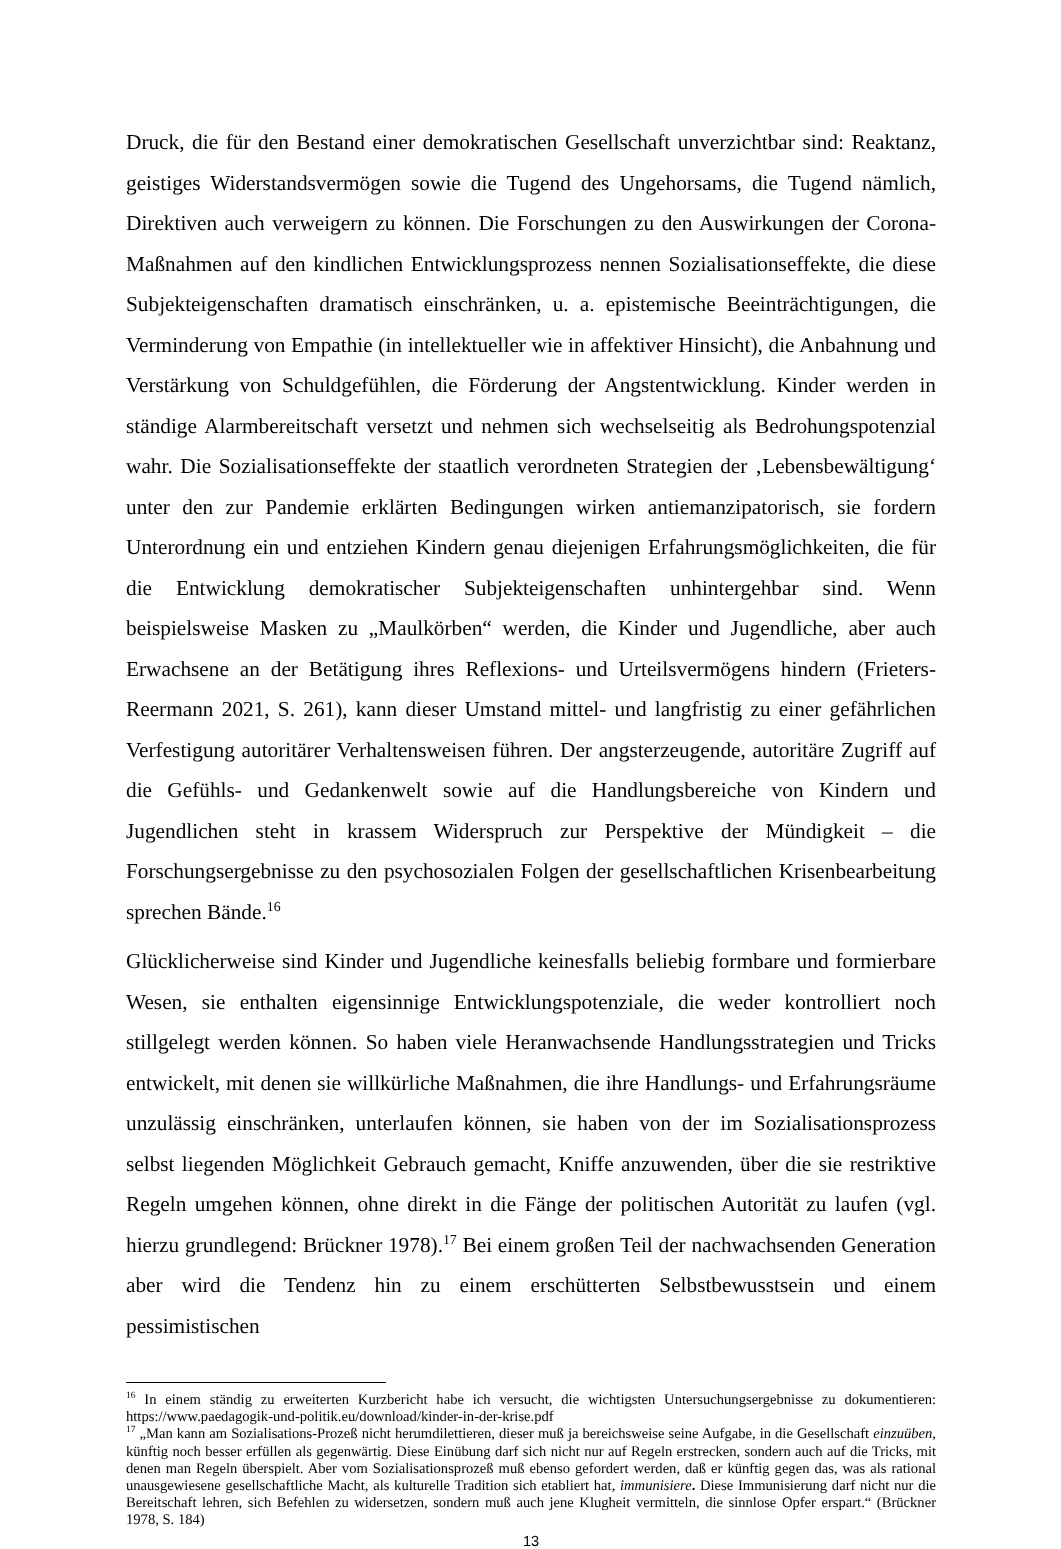Druck, die für den Bestand einer demokratischen Gesellschaft unverzichtbar sind: Reaktanz, geistiges Widerstandsvermögen sowie die Tugend des Ungehorsams, die Tugend nämlich, Direktiven auch verweigern zu können. Die Forschungen zu den Auswirkungen der Corona-Maßnahmen auf den kindlichen Entwicklungsprozess nennen Sozialisationseffekte, die diese Subjekteigenschaften dramatisch einschränken, u. a. epistemische Beeinträchtigungen, die Verminderung von Empathie (in intellektueller wie in affektiver Hinsicht), die Anbahnung und Verstärkung von Schuldgefühlen, die Förderung der Angstentwicklung. Kinder werden in ständige Alarmbereitschaft versetzt und nehmen sich wechselseitig als Bedrohungspotenzial wahr. Die Sozialisationseffekte der staatlich verordneten Strategien der ‚Lebensbewältigung‘ unter den zur Pandemie erklärten Bedingungen wirken antiemanzipatorisch, sie fordern Unterordnung ein und entziehen Kindern genau diejenigen Erfahrungsmöglichkeiten, die für die Entwicklung demokratischer Subjekteigenschaften unhintergehbar sind. Wenn beispielsweise Masken zu „Maulkörben“ werden, die Kinder und Jugendliche, aber auch Erwachsene an der Betätigung ihres Reflexions- und Urteilsvermögens hindern (Frieters-Reermann 2021, S. 261), kann dieser Umstand mittel- und langfristig zu einer gefährlichen Verfestigung autoritärer Verhaltensweisen führen. Der angsterzeugende, autoritäre Zugriff auf die Gefühls- und Gedankenwelt sowie auf die Handlungsbereiche von Kindern und Jugendlichen steht in krassem Widerspruch zur Perspektive der Mündigkeit – die Forschungsergebnisse zu den psychosozialen Folgen der gesellschaftlichen Krisenbearbeitung sprechen Bände.<sup>16</sup>
Glücklicherweise sind Kinder und Jugendliche keinesfalls beliebig formbare und formierbare Wesen, sie enthalten eigensinnige Entwicklungspotenziale, die weder kontrolliert noch stillgelegt werden können. So haben viele Heranwachsende Handlungsstrategien und Tricks entwickelt, mit denen sie willkürliche Maßnahmen, die ihre Handlungs- und Erfahrungsräume unzulässig einschränken, unterlaufen können, sie haben von der im Sozialisationsprozess selbst liegenden Möglichkeit Gebrauch gemacht, Kniffe anzuwenden, über die sie restriktive Regeln umgehen können, ohne direkt in die Fänge der politischen Autorität zu laufen (vgl. hierzu grundlegend: Brückner 1978).<sup>17</sup> Bei einem großen Teil der nachwachsenden Generation aber wird die Tendenz hin zu einem erschütterten Selbstbewusstsein und einem pessimistischen
<sup>16</sup> In einem ständig zu erweiterten Kurzbericht habe ich versucht, die wichtigsten Untersuchungsergebnisse zu dokumentieren: https://www.paedagogik-und-politik.eu/download/kinder-in-der-krise.pdf
<sup>17</sup> „Man kann am Sozialisations-Prozeß nicht herumdilettieren, dieser muß ja bereichsweise seine Aufgabe, in die Gesellschaft einzuüben, künftig noch besser erfüllen als gegenwärtig. Diese Einübung darf sich nicht nur auf Regeln erstrecken, sondern auch auf die Tricks, mit denen man Regeln überspielt. Aber vom Sozialisationsprozeß muß ebenso gefordert werden, daß er künftig gegen das, was als rational unausgewiesene gesellschaftliche Macht, als kulturelle Tradition sich etabliert hat, immunisiere. Diese Immunisierung darf nicht nur die Bereitschaft lehren, sich Befehlen zu widersetzen, sondern muß auch jene Klugheit vermitteln, die sinnlose Opfer erspart.“ (Brückner 1978, S. 184)
13